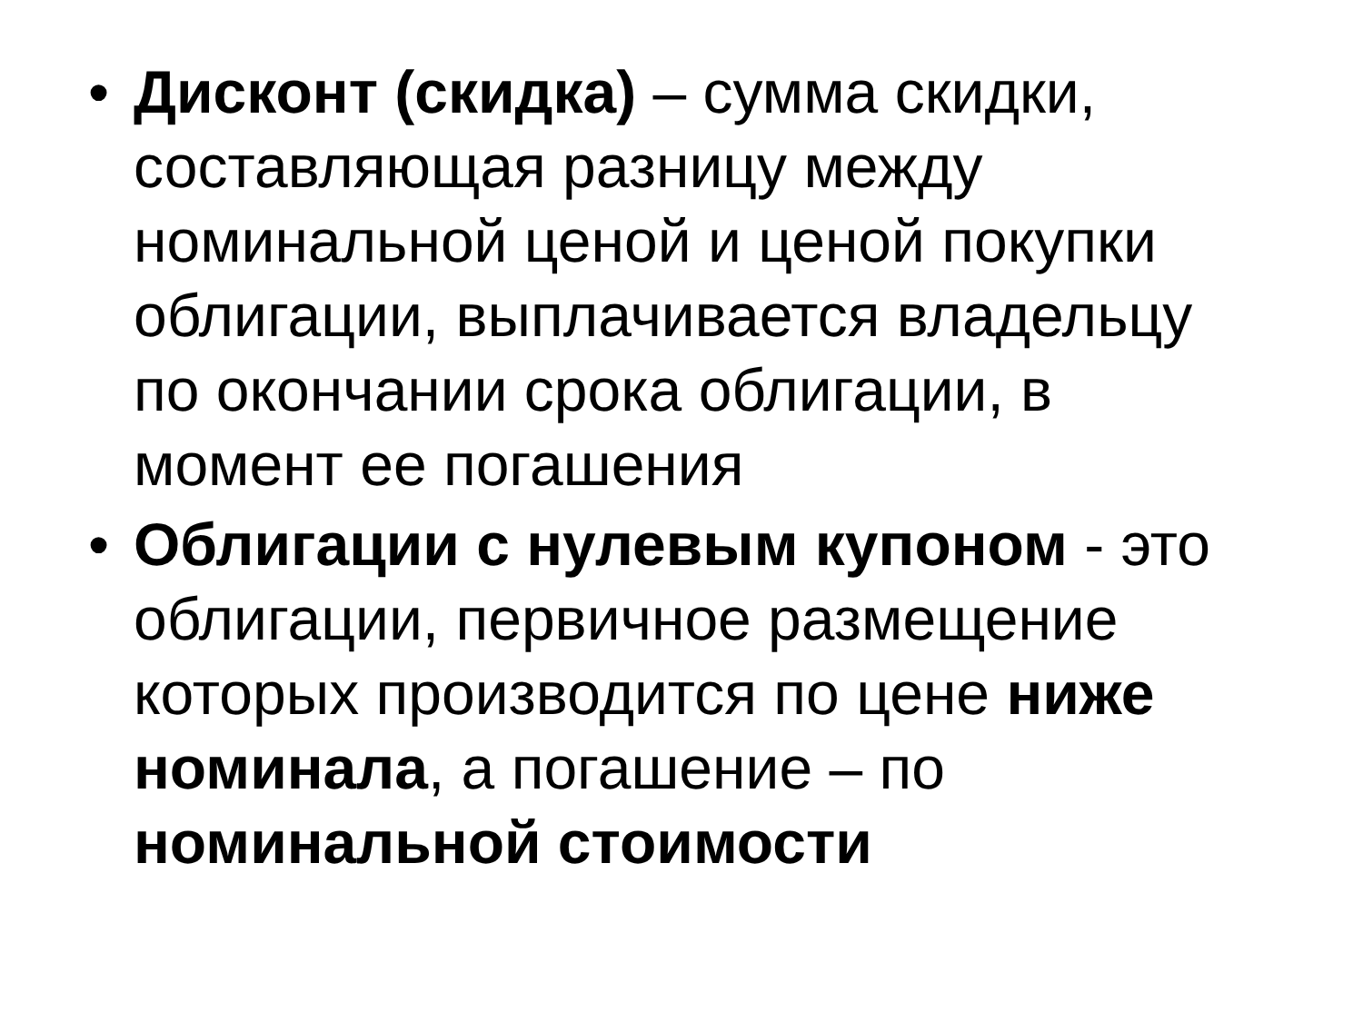• Дисконт (скидка) – сумма скидки, составляющая разницу между номинальной ценой и ценой покупки облигации, выплачивается владельцу по окончании срока облигации, в момент ее погашения
• Облигации с нулевым купоном - это облигации, первичное размещение которых производится по цене ниже номинала, а погашение – по номинальной стоимости